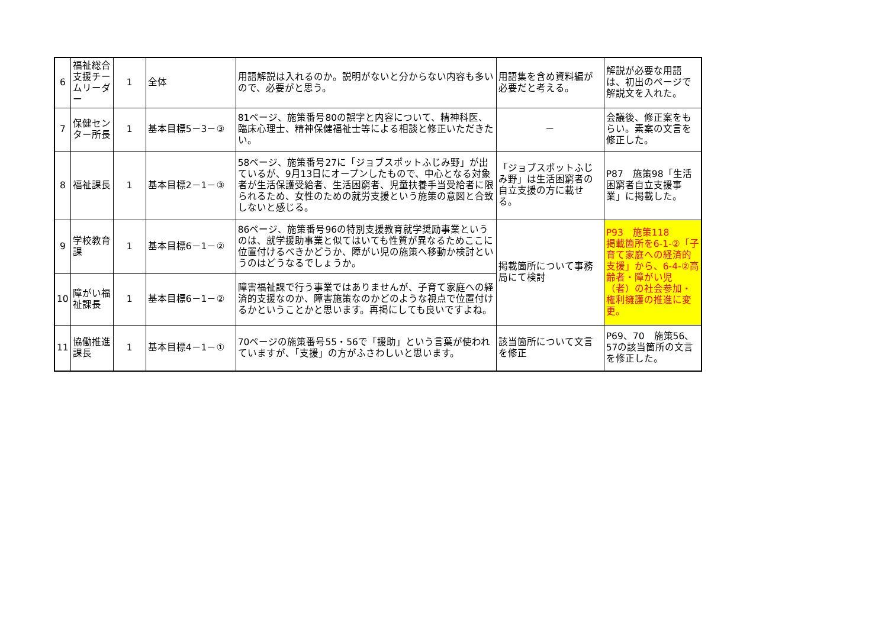| 6 | 福祉総合支援チームリーダー | 1 | 全体 | 用語解説は入れるのか。説明がないと分からない内容も多いので、必要がと思う。 | 用語集を含め資料編が必要だと考える。 | 解説が必要な用語は、初出のページで解説文を入れた。 |
| 7 | 保健センター所長 | 1 | 基本目標5－3－③ | 81ページ、施策番号80の誤字と内容について、精神科医、臨床心理士、精神保健福祉士等による相談と修正いただきたい。 | － | 会議後、修正案をもらい。素案の文言を修正した。 |
| 8 | 福祉課長 | 1 | 基本目標2－1－③ | 58ページ、施策番号27に「ジョブスポットふじみ野」が出ているが、9月13日にオープンしたもので、中心となる対象者が生活保護受給者、生活困窮者、児童扶養手当受給者に限られるため、女性のための就労支援という施策の意図と合致しないと感じる。 | 「ジョブスポットふじみ野」は生活困窮者の自立支援の方に載せる。 | P87 施策98「生活困窮者自立支援事業」に掲載した。 |
| 9 | 学校教育課 | 1 | 基本目標6－1－② | 86ページ、施策番号96の特別支援教育就学奨励事業というのは、就学援助事業と似てはいても性質が異なるためここに位置付けるべきかどうか、障がい児の施策へ移動か検討というのはどうなるでしょうか。 | 掲載箇所について事務局にて検討 | P93 施策118 掲載箇所を6-1-②「子育て家庭への経済的支援」から、6-4-②高齢者・障がい児（者）の社会参加・権利擁護の推進に変更。 |
| 10 | 障がい福祉課長 | 1 | 基本目標6－1－② | 障害福祉課で行う事業ではありませんが、子育て家庭への経済的支援なのか、障害施策なのかどのような視点で位置付けるかということかと思います。再掲にしても良いですよね。 | | |
| 11 | 協働推進課長 | 1 | 基本目標4－1－① | 70ページの施策番号55・56で「援助」という言葉が使われていますが、「支援」の方がふさわしいと思います。 | 該当箇所について文言を修正 | P69、70 施策56、57の該当箇所の文言を修正した。 |